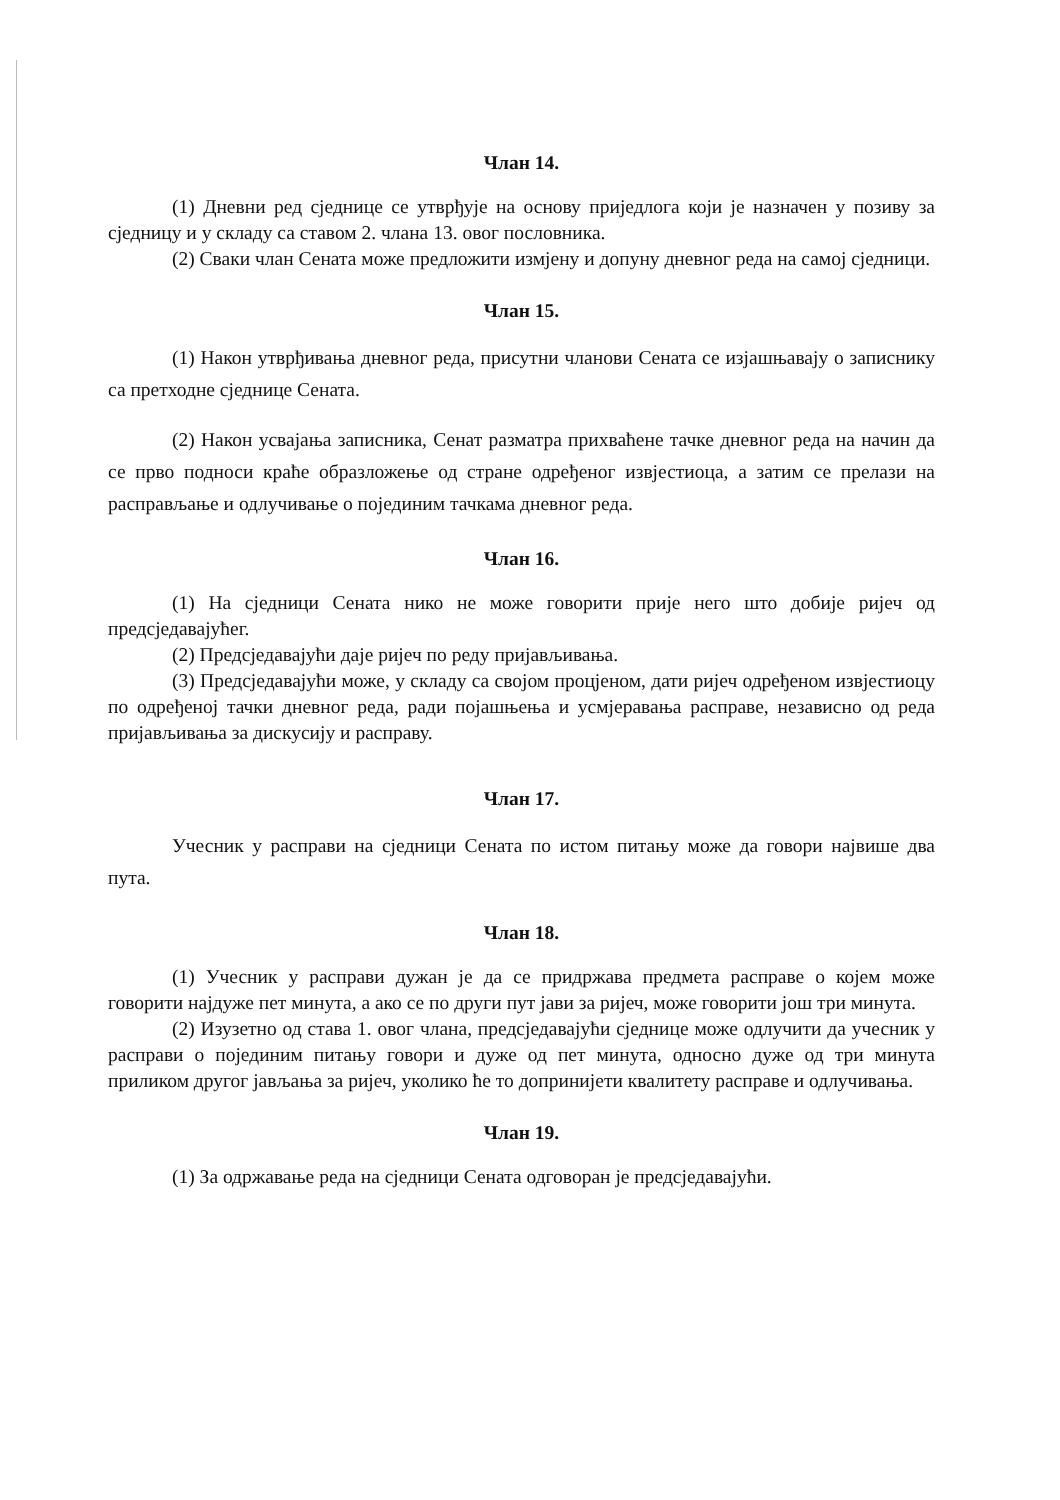Члан 14.
(1) Дневни ред сједнице се утврђује на основу приједлога који је назначен у позиву за сједницу и у складу са ставом 2. члана 13. овог пословника.
(2) Сваки члан Сената може предложити измјену и допуну дневног реда на самој сједници.
Члан 15.
(1) Након утврђивања дневног реда, присутни чланови Сената се изјашњавају о записнику са претходне сједнице Сената.
(2) Након усвајања записника, Сенат разматра прихваћене тачке дневног реда на начин да се прво подноси краће образложење од стране одређеног извјестиоца, а затим се прелази на расправљање и одлучивање о појединим тачкама дневног реда.
Члан 16.
(1) На сједници Сената нико не може говорити прије него што добије ријеч од предсједавајућег.
(2) Предсједавајући даје ријеч по реду пријављивања.
(3) Предсједавајући може, у складу са својом процјеном, дати ријеч одређеном извјестиоцу по одређеној тачки дневног реда, ради појашњења и усмјеравања расправе, независно од реда пријављивања за дискусију и расправу.
Члан 17.
Учесник у расправи на сједници Сената по истом питању може да говори највише два пута.
Члан 18.
(1) Учесник у расправи дужан је да се придржава предмета расправе о којем може говорити најдуже пет минута, а ако се по други пут јави за ријеч, може говорити још три минута.
(2) Изузетно од става 1. овог члана, предсједавајући сједнице може одлучити да учесник у расправи о појединим питању говори и дуже од пет минута, односно дуже од три минута приликом другог јављања за ријеч, уколико ће то допринијети квалитету расправе и одлучивања.
Члан 19.
(1) За одржавање реда на сједници Сената одговоран је предсједавајући.